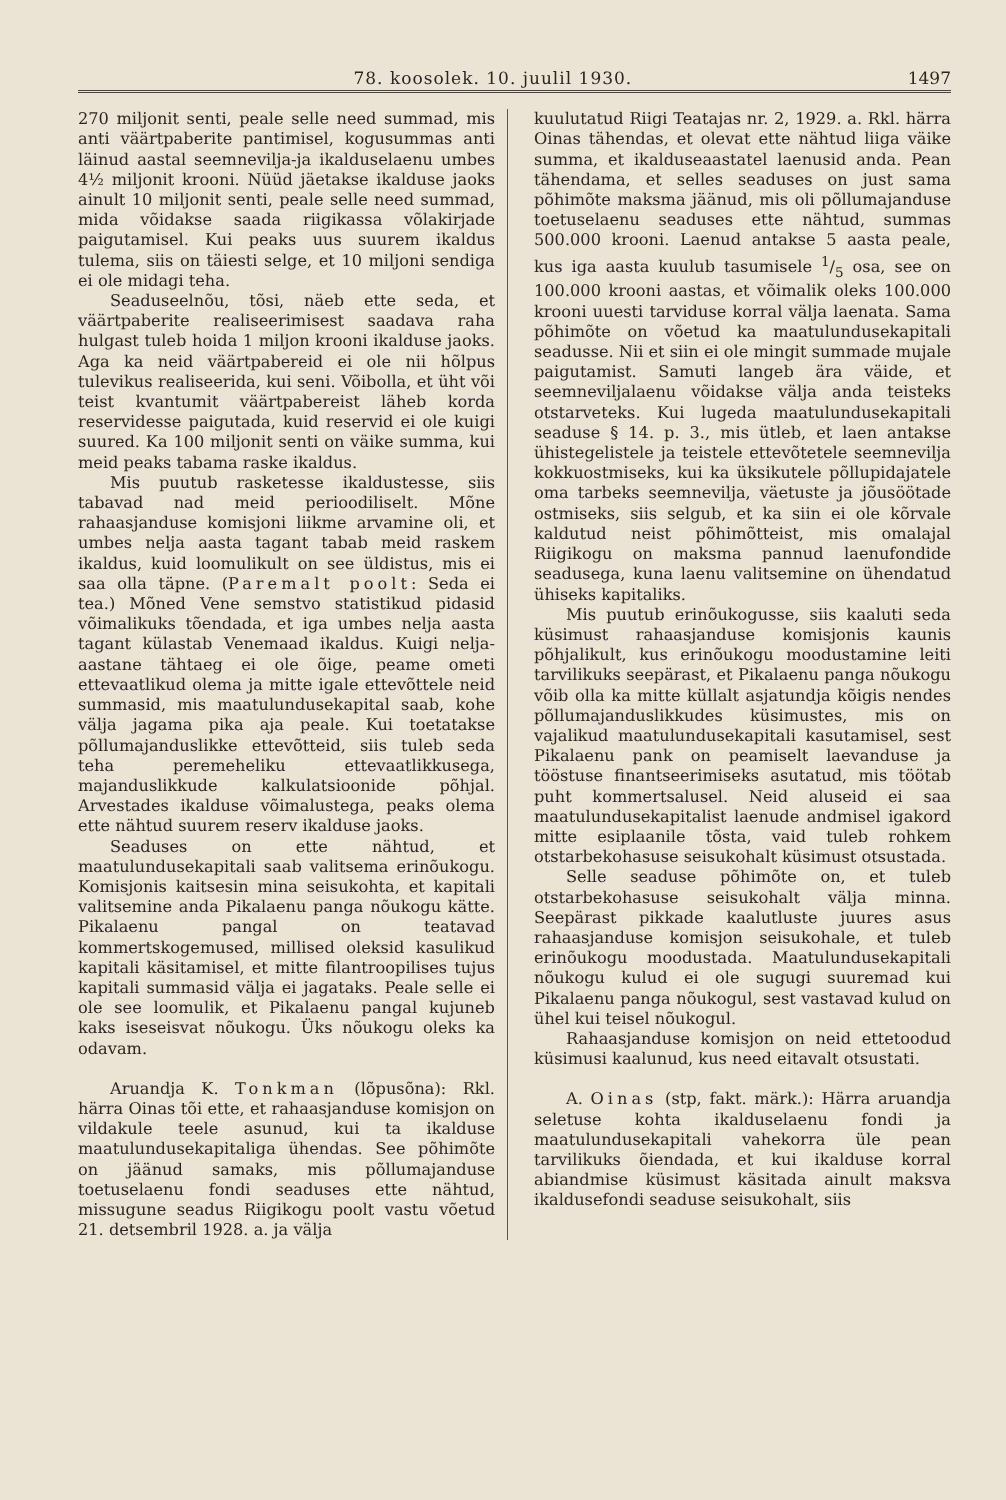78. koosolek. 10. juulil 1930. 1497
270 miljonit senti, peale selle need summad, mis anti väärtpaberite pantimisel, kogusummas anti läinud aastal seemnevilja-ja ikalduselaenu umbes 4½ miljonit krooni. Nüüd jäetakse ikalduse jaoks ainult 10 miljonit senti, peale selle need summad, mida võidakse saada riigikassa võlakirjade paigutamisel. Kui peaks uus suurem ikaldus tulema, siis on täiesti selge, et 10 miljoni sendiga ei ole midagi teha.
Seaduseelnõu, tõsi, näeb ette seda, et väärtpaberite realiseerimisest saadava raha hulgast tuleb hoida 1 miljon krooni ikalduse jaoks. Aga ka neid väärtpabereid ei ole nii hõlpus tulevikus realiseerida, kui seni. Võibolla, et üht või teist kvantumit väärtpabereist läheb korda reservidesse paigutada, kuid reservid ei ole kuigi suured. Ka 100 miljonit senti on väike summa, kui meid peaks tabama raske ikaldus.
Mis puutub rasketesse ikaldustesse, siis tabavad nad meid perioodiliselt. Mõne rahaasjanduse komisjoni liikme arvamine oli, et umbes nelja aasta tagant tabab meid raskem ikaldus, kuid loomulikult on see üldistus, mis ei saa olla täpne. (Paremalt poolt: Seda ei tea.) Mõned Vene semstvo statistikud pidasid võimalikuks tõendada, et iga umbes nelja aasta tagant külastab Venemaad ikaldus. Kuigi nelja-aastane tähtaeg ei ole õige, peame ometi ettevaatlikud olema ja mitte igale ettevõttele neid summasid, mis maatulundusekapital saab, kohe välja jagama pika aja peale. Kui toetatakse põllumajanduslikke ettevõtteid, siis tuleb seda teha peremeheliku ettevaatlikkusega, majanduslikkude kalkulatsioonide põhjal. Arvestades ikalduse võimalustega, peaks olema ette nähtud suurem reserv ikalduse jaoks.
Seaduses on ette nähtud, et maatulundusekapitali saab valitsema erinõukogu. Komisjonis kaitsesin mina seisukohta, et kapitali valitsemine anda Pikalaenu panga nõukogu kätte. Pikalaenu pangal on teatavad kommertskogemused, millised oleksid kasulikud kapitali käsitamisel, et mitte filantroopilises tujus kapitali summasid välja ei jagataks. Peale selle ei ole see loomulik, et Pikalaenu pangal kujuneb kaks iseseisvat nõukogu. Üks nõukogu oleks ka odavam.
Aruandja K. Tonkman (lõpusõna): Rkl. härra Oinas tõi ette, et rahaasjanduse komisjon on vildakule teele asunud, kui ta ikalduse maatulundusekapitaliga ühendas. See põhimõte on jäänud samaks, mis põllumajanduse toetuselaenu fondi seaduses ette nähtud, missugune seadus Riigikogu poolt vastu võetud 21. detsembril 1928. a. ja välja
kuulutatud Riigi Teatajas nr. 2, 1929. a. Rkl. härra Oinas tähendas, et olevat ette nähtud liiga väike summa, et ikalduseaastatel laenusid anda. Pean tähendama, et selles seaduses on just sama põhimõte maksma jäänud, mis oli põllumajanduse toetuselaenu seaduses ette nähtud, summas 500.000 krooni. Laenud antakse 5 aasta peale, kus iga aasta kuulub tasumisele 1/5 osa, see on 100.000 krooni aastas, et võimalik oleks 100.000 krooni uuesti tarviduse korral välja laenata. Sama põhimõte on võetud ka maatulundusekapitali seadusse. Nii et siin ei ole mingit summade mujale paigutamist. Samuti langeb ära väide, et seemneviljalaenu võidakse välja anda teisteks otstarveteks. Kui lugeda maatulundusekapitali seaduse § 14. p. 3., mis ütleb, et laen antakse ühistegelistele ja teistele ettevõtetele seemnevilja kokkuostmiseks, kui ka üksikutele põllupidajatele oma tarbeks seemnevilja, väetuste ja jõusöötade ostmiseks, siis selgub, et ka siin ei ole kõrvale kaldutud neist põhimõtteist, mis omalajal Riigikogu on maksma pannud laenufondide seadusega, kuna laenu valitsemine on ühendatud ühiseks kapitaliks.
Mis puutub erinõukogusse, siis kaaluti seda küsimust rahaasjanduse komisjonis kaunis põhjalikult, kus erinõukogu moodustamine leiti tarvilikuks seepärast, et Pikalaenu panga nõukogu võib olla ka mitte küllalt asjatundja kõigis nendes põllumajanduslikkudes küsimustes, mis on vajalikud maatulundusekapitali kasutamisel, sest Pikalaenu pank on peamiselt laevanduse ja tööstuse finantseerimiseks asutatud, mis töötab puht kommertsalusel. Neid aluseid ei saa maatulundusekapitalist laenude andmisel igakord mitte esiplaanile tõsta, vaid tuleb rohkem otstarbekohasuse seisukohalt küsimust otsustada.
Selle seaduse põhimõte on, et tuleb otstarbekohasuse seisukohalt välja minna. Seepärast pikkade kaalutluste juures asus rahaasjanduse komisjon seisukohale, et tuleb erinõukogu moodustada. Maatulundusekapitali nõukogu kulud ei ole sugugi suuremad kui Pikalaenu panga nõukogul, sest vastavad kulud on ühel kui teisel nõukogul.
Rahaasjanduse komisjon on neid ettetoodud küsimusi kaalunud, kus need eitavalt otsustati.
A. Oinas (stp, fakt. märk.): Härra aruandja seletuse kohta ikalduselaenu fondi ja maatulundusekapitali vahekorra üle pean tarvilikuks õiendada, et kui ikalduse korral abiandmise küsimust käsitada ainult maksva ikaldusefondi seaduse seisukohalt, siis